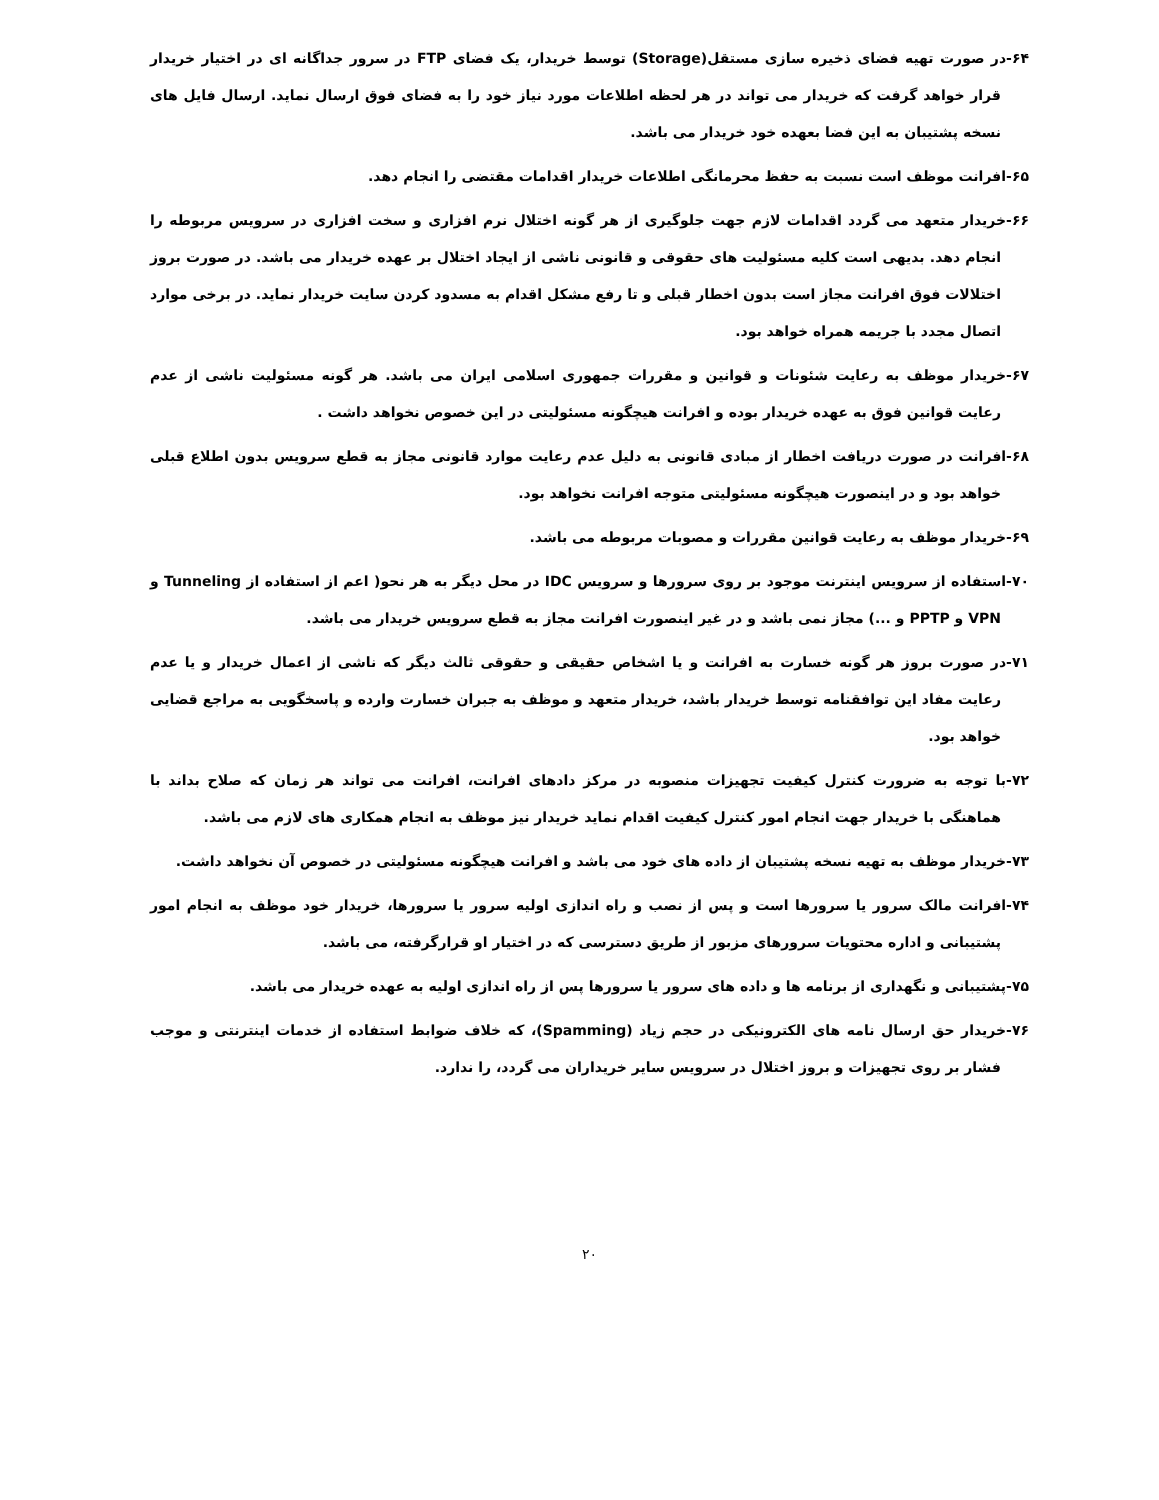۶۴-در صورت تهیه فضای ذخیره سازی مستقل(Storage) توسط خریدار، یک فضای FTP در سرور جداگانه ای در اختیار خریدار قرار خواهد گرفت که خریدار می تواند در هر لحظه اطلاعات مورد نیاز خود را به فضای فوق ارسال نماید. ارسال فایل های نسخه پشتیبان به این فضا بعهده خود خریدار می باشد.
۶۵-افرانت موظف است نسبت به حفظ محرمانگی اطلاعات خریدار اقدامات مقتضی را انجام دهد.
۶۶-خریدار متعهد می گردد اقدامات لازم جهت جلوگیری از هر گونه اختلال نرم افزاری و سخت افزاری در سرویس مربوطه را انجام دهد. بدیهی است کلیه مسئولیت های حقوقی و قانونی ناشی از ایجاد اختلال بر عهده خریدار می باشد. در صورت بروز اختلالات فوق افرانت مجاز است بدون اخطار قبلی و تا رفع مشکل اقدام به مسدود کردن سایت خریدار نماید. در برخی موارد اتصال مجدد با جریمه همراه خواهد بود.
۶۷-خریدار موظف به رعایت شئونات و قوانین و مقررات جمهوری اسلامی ایران می باشد. هر گونه مسئولیت ناشی از عدم رعایت قوانین فوق به عهده خریدار بوده و افرانت هیچگونه مسئولیتی در این خصوص نخواهد داشت .
۶۸-افرانت در صورت دریافت اخطار از مبادی قانونی به دلیل عدم رعایت موارد قانونی مجاز به قطع سرویس بدون اطلاع قبلی خواهد بود و در اینصورت هیچگونه مسئولیتی متوجه افرانت نخواهد بود.
۶۹-خریدار موظف به رعایت قوانین مقررات و مصوبات مربوطه می باشد.
۷۰-استفاده از سرویس اینترنت موجود بر روی سرورها و سرویس IDC در محل دیگر به هر نحو( اعم از استفاده از Tunneling و VPN و PPTP و ...) مجاز نمی باشد و در غیر اینصورت افرانت مجاز به قطع سرویس خریدار می باشد.
۷۱-در صورت بروز هر گونه خسارت به افرانت و یا اشخاص حقیقی و حقوقی ثالث دیگر که ناشی از اعمال خریدار و یا عدم رعایت مفاد این توافقنامه توسط خریدار باشد، خریدار متعهد و موظف به جبران خسارت وارده و پاسخگویی به مراجع قضایی خواهد بود.
۷۲-با توجه به ضرورت کنترل کیفیت تجهیزات منصوبه در مرکز دادهای افرانت، افرانت می تواند هر زمان که صلاح بداند با هماهنگی با خریدار جهت انجام امور کنترل کیفیت اقدام نماید خریدار نیز موظف به انجام همکاری های لازم می باشد.
۷۳-خریدار موظف به تهیه نسخه پشتیبان از داده های خود می باشد و افرانت هیچگونه مسئولیتی در خصوص آن نخواهد داشت.
۷۴-افرانت مالک سرور یا سرورها است و پس از نصب و راه اندازی اولیه سرور یا سرورها، خریدار خود موظف به انجام امور پشتیبانی و اداره محتویات سرورهای مزبور از طریق دسترسی که در اختیار او قرارگرفته، می باشد.
۷۵-پشتیبانی و نگهداری از برنامه ها و داده های سرور یا سرورها پس از راه اندازی اولیه به عهده خریدار می باشد.
۷۶-خریدار حق ارسال نامه های الکترونیکی در حجم زیاد (Spamming)، که خلاف ضوابط استفاده از خدمات اینترنتی و موجب فشار بر روی تجهیزات و بروز اختلال در سرویس سایر خریداران می گردد، را ندارد.
۲۰